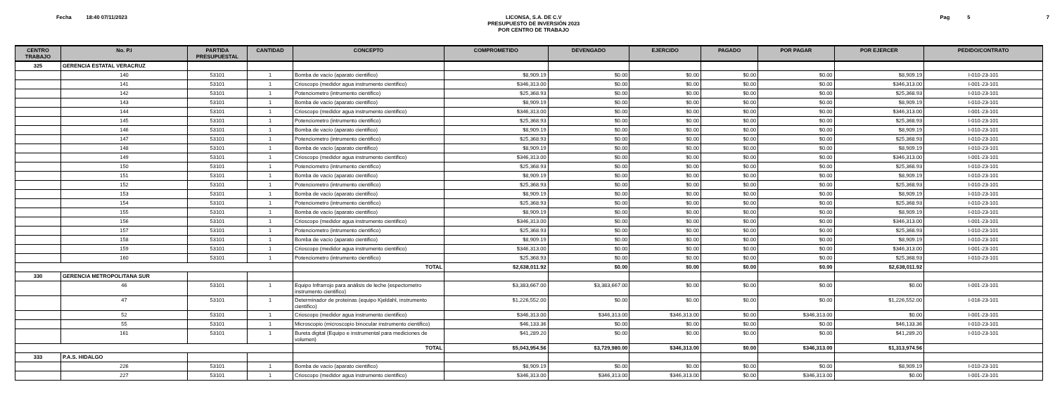Fecha 18:40 07/11/2023
LICONSA, S.A. DE C.V
PRESUPUESTO DE INVERSIÓN 2023
POR CENTRO DE TRABAJO
Pag 5 7
| CENTRO TRABAJO | No. P.I | PARTIDA PRESUPUESTAL | CANTIDAD | CONCEPTO | COMPROMETIDO | DEVENGADO | EJERCIDO | PAGADO | POR PAGAR | POR EJERCER | PEDIDO/CONTRATO |
| --- | --- | --- | --- | --- | --- | --- | --- | --- | --- | --- | --- |
| 325 | GERENCIA ESTATAL VERACRUZ | | | | | | | | | | |
| | 140 | 53101 | 1 | Bomba de vacío (aparato cientifico) | $8,909.19 | $0.00 | $0.00 | $0.00 | $0.00 | $8,909.19 | I-010-23-101 |
| | 141 | 53101 | 1 | Crioscopo (medidor agua instrumento cientifico) | $346,313.00 | $0.00 | $0.00 | $0.00 | $0.00 | $346,313.00 | I-001-23-101 |
| | 142 | 53101 | 1 | Potenciometro (intrumento cientifico) | $25,368.93 | $0.00 | $0.00 | $0.00 | $0.00 | $25,368.93 | I-010-23-101 |
| | 143 | 53101 | 1 | Bomba de vacío (aparato cientifico) | $8,909.19 | $0.00 | $0.00 | $0.00 | $0.00 | $8,909.19 | I-010-23-101 |
| | 144 | 53101 | 1 | Crioscopo (medidor agua instrumento cientifico) | $346,313.00 | $0.00 | $0.00 | $0.00 | $0.00 | $346,313.00 | I-001-23-101 |
| | 145 | 53101 | 1 | Potenciometro (intrumento cientifico) | $25,368.93 | $0.00 | $0.00 | $0.00 | $0.00 | $25,368.93 | I-010-23-101 |
| | 146 | 53101 | 1 | Bomba de vacío (aparato cientifico) | $8,909.19 | $0.00 | $0.00 | $0.00 | $0.00 | $8,909.19 | I-010-23-101 |
| | 147 | 53101 | 1 | Potenciometro (intrumento cientifico) | $25,368.93 | $0.00 | $0.00 | $0.00 | $0.00 | $25,368.93 | I-010-23-101 |
| | 148 | 53101 | 1 | Bomba de vacío (aparato cientifico) | $8,909.19 | $0.00 | $0.00 | $0.00 | $0.00 | $8,909.19 | I-010-23-101 |
| | 149 | 53101 | 1 | Crioscopo (medidor agua instrumento cientifico) | $346,313.00 | $0.00 | $0.00 | $0.00 | $0.00 | $346,313.00 | I-001-23-101 |
| | 150 | 53101 | 1 | Potenciometro (intrumento cientifico) | $25,368.93 | $0.00 | $0.00 | $0.00 | $0.00 | $25,368.93 | I-010-23-101 |
| | 151 | 53101 | 1 | Bomba de vacío (aparato cientifico) | $8,909.19 | $0.00 | $0.00 | $0.00 | $0.00 | $8,909.19 | I-010-23-101 |
| | 152 | 53101 | 1 | Potenciometro (intrumento cientifico) | $25,368.93 | $0.00 | $0.00 | $0.00 | $0.00 | $25,368.93 | I-010-23-101 |
| | 153 | 53101 | 1 | Bomba de vacío (aparato cientifico) | $8,909.19 | $0.00 | $0.00 | $0.00 | $0.00 | $8,909.19 | I-010-23-101 |
| | 154 | 53101 | 1 | Potenciometro (intrumento cientifico) | $25,368.93 | $0.00 | $0.00 | $0.00 | $0.00 | $25,368.93 | I-010-23-101 |
| | 155 | 53101 | 1 | Bomba de vacío (aparato cientifico) | $8,909.19 | $0.00 | $0.00 | $0.00 | $0.00 | $8,909.19 | I-010-23-101 |
| | 156 | 53101 | 1 | Crioscopo (medidor agua instrumento cientifico) | $346,313.00 | $0.00 | $0.00 | $0.00 | $0.00 | $346,313.00 | I-001-23-101 |
| | 157 | 53101 | 1 | Potenciometro (intrumento cientifico) | $25,368.93 | $0.00 | $0.00 | $0.00 | $0.00 | $25,368.93 | I-010-23-101 |
| | 158 | 53101 | 1 | Bomba de vacío (aparato cientifico) | $8,909.19 | $0.00 | $0.00 | $0.00 | $0.00 | $8,909.19 | I-010-23-101 |
| | 159 | 53101 | 1 | Crioscopo (medidor agua instrumento cientifico) | $346,313.00 | $0.00 | $0.00 | $0.00 | $0.00 | $346,313.00 | I-001-23-101 |
| | 160 | 53101 | 1 | Potenciometro (intrumento cientifico) | $25,368.93 | $0.00 | $0.00 | $0.00 | $0.00 | $25,368.93 | I-010-23-101 |
| | | | | TOTAL | $2,638,011.92 | $0.00 | $0.00 | $0.00 | $0.00 | $2,638,011.92 | |
| 330 | GERENCIA METROPOLITANA SUR | | | | | | | | | | |
| | 46 | 53101 | 1 | Equipo Infrarrojo para análisis de leche (espectometro instrumento cientifico) | $3,383,667.00 | $3,383,667.00 | $0.00 | $0.00 | $0.00 | $0.00 | I-001-23-101 |
| | 47 | 53101 | 1 | Determinador de proteinas (equipo Kjeldahl, instrumento cientifico) | $1,226,552.00 | $0.00 | $0.00 | $0.00 | $0.00 | $1,226,552.00 | I-016-23-101 |
| | 52 | 53101 | 1 | Crioscopo (medidor agua instrumento cientifico) | $346,313.00 | $346,313.00 | $346,313.00 | $0.00 | $346,313.00 | $0.00 | I-001-23-101 |
| | 55 | 53101 | 1 | Microscopio (microscopio binocular instrumento cientifico) | $46,133.36 | $0.00 | $0.00 | $0.00 | $0.00 | $46,133.36 | I-010-23-101 |
| | 161 | 53101 | 1 | Bureta digital (Equipo e instrumental para mediciones de volumen) | $41,289.20 | $0.00 | $0.00 | $0.00 | $0.00 | $41,289.20 | I-010-23-101 |
| | | | | TOTAL | $5,043,954.56 | $3,729,980.00 | $346,313.00 | $0.00 | $346,313.00 | $1,313,974.56 | |
| 333 | P.A.S. HIDALGO | | | | | | | | | | |
| | 226 | 53101 | 1 | Bomba de vacío (aparato cientifico) | $8,909.19 | $0.00 | $0.00 | $0.00 | $0.00 | $8,909.19 | I-010-23-101 |
| | 227 | 53101 | 1 | Crioscopo (medidor agua instrumento cientifico) | $346,313.00 | $346,313.00 | $346,313.00 | $0.00 | $346,313.00 | $0.00 | I-001-23-101 |